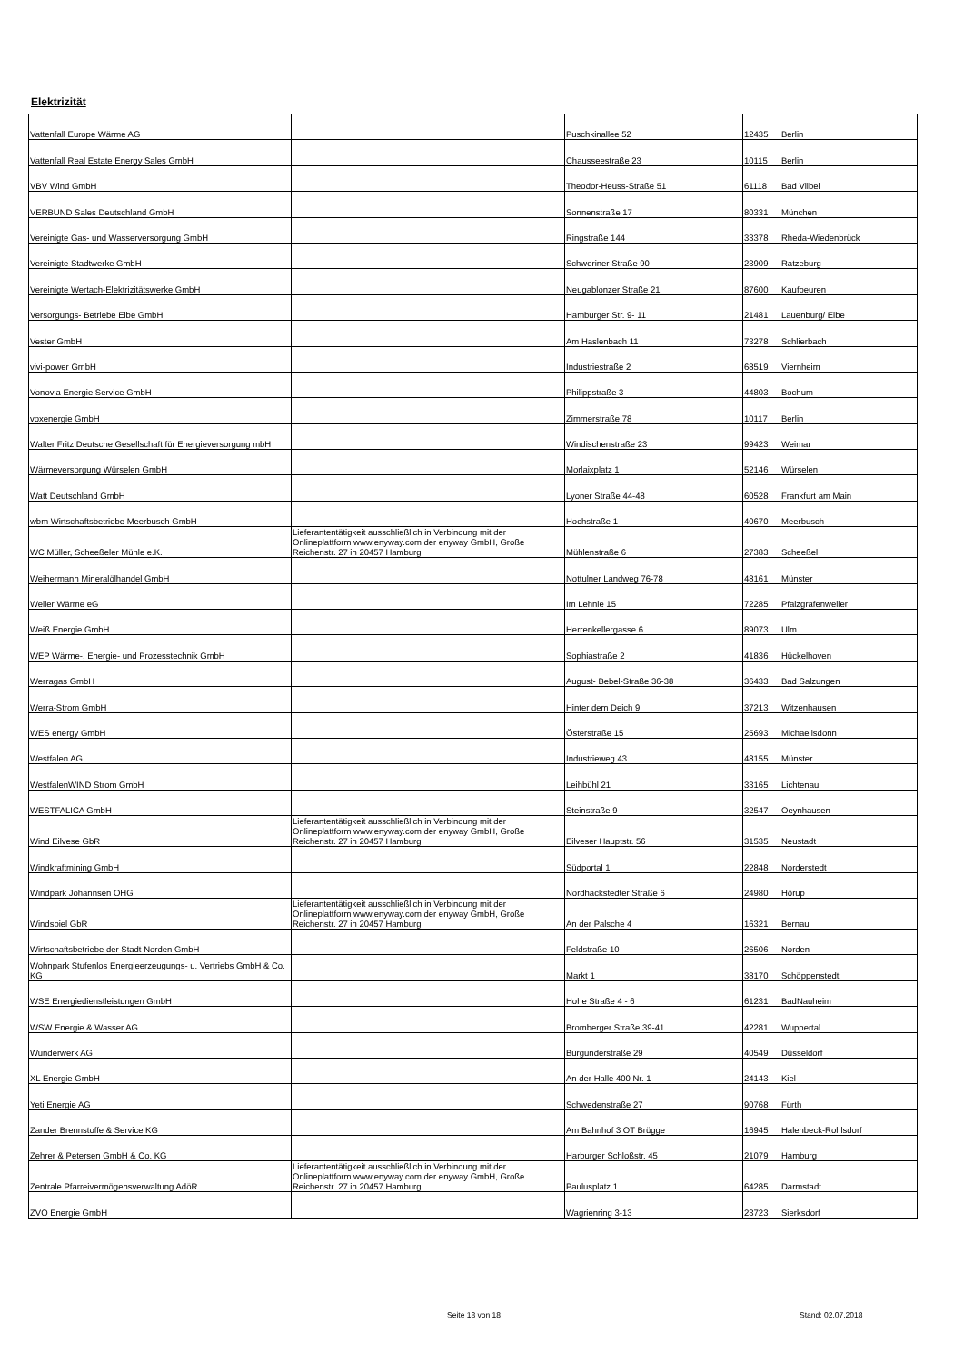Elektrizität
| Vattenfall Europe Wärme AG | | Puschkinallee 52 | 12435 | Berlin |
| Vattenfall Real Estate Energy Sales GmbH | | Chausseestraße 23 | 10115 | Berlin |
| VBV Wind GmbH | | Theodor-Heuss-Straße 51 | 61118 | Bad Vilbel |
| VERBUND Sales Deutschland GmbH | | Sonnenstraße 17 | 80331 | München |
| Vereinigte Gas- und Wasserversorgung GmbH | | Ringstraße 144 | 33378 | Rheda-Wiedenbrück |
| Vereinigte Stadtwerke GmbH | | Schweriner Straße 90 | 23909 | Ratzeburg |
| Vereinigte Wertach-Elektrizitätswerke GmbH | | Neugablonzer Straße 21 | 87600 | Kaufbeuren |
| Versorgungs- Betriebe Elbe GmbH | | Hamburger Str. 9- 11 | 21481 | Lauenburg/ Elbe |
| Vester GmbH | | Am Haslenbach 11 | 73278 | Schlierbach |
| vivi-power GmbH | | Industriestraße 2 | 68519 | Viernheim |
| Vonovia Energie Service GmbH | | Philippstraße 3 | 44803 | Bochum |
| voxenergie GmbH | | Zimmerstraße 78 | 10117 | Berlin |
| Walter Fritz Deutsche Gesellschaft für Energieversorgung mbH | | Windischenstraße 23 | 99423 | Weimar |
| Wärmeversorgung Würselen GmbH | | Morlaixplatz 1 | 52146 | Würselen |
| Watt Deutschland GmbH | | Lyoner Straße 44-48 | 60528 | Frankfurt am Main |
| wbm Wirtschaftsbetriebe Meerbusch GmbH | | Hochstraße 1 | 40670 | Meerbusch |
| WC Müller, Scheeßeler Mühle e.K. | Lieferantentätigkeit ausschließlich in Verbindung mit der Onlineplattform www.enyway.com der enyway GmbH, Große Reichenstr. 27 in 20457 Hamburg | Mühlenstraße 6 | 27383 | Scheeßel |
| Weihermann Mineralölhandel GmbH | | Nottulner Landweg 76-78 | 48161 | Münster |
| Weiler Wärme eG | | Im Lehnle 15 | 72285 | Pfalzgrafenweiler |
| Weiß Energie GmbH | | Herrenkellergasse 6 | 89073 | Ulm |
| WEP Wärme-, Energie- und Prozesstechnik GmbH | | Sophiastraße 2 | 41836 | Hückelhoven |
| Werragas GmbH | | August- Bebel-Straße 36-38 | 36433 | Bad Salzungen |
| Werra-Strom GmbH | | Hinter dem Deich 9 | 37213 | Witzenhausen |
| WES energy GmbH | | Österstraße 15 | 25693 | Michaelisdonn |
| Westfalen AG | | Industrieweg 43 | 48155 | Münster |
| WestfalenWIND Strom GmbH | | Leihbühl 21 | 33165 | Lichtenau |
| WESTFALICA GmbH | | Steinstraße 9 | 32547 | Oeynhausen |
| Wind Eilvese GbR | Lieferantentätigkeit ausschließlich in Verbindung mit der Onlineplattform www.enyway.com der enyway GmbH, Große Reichenstr. 27 in 20457 Hamburg | Eilveser Hauptstr. 56 | 31535 | Neustadt |
| Windkraftmining GmbH | | Südportal 1 | 22848 | Norderstedt |
| Windpark Johannsen OHG | | Nordhackstedter Straße 6 | 24980 | Hörup |
| Windspiel GbR | Lieferantentätigkeit ausschließlich in Verbindung mit der Onlineplattform www.enyway.com der enyway GmbH, Große Reichenstr. 27 in 20457 Hamburg | An der Palsche 4 | 16321 | Bernau |
| Wirtschaftsbetriebe der Stadt Norden GmbH | | Feldstraße 10 | 26506 | Norden |
| Wohnpark Stufenlos Energieerzeugungs- u. Vertriebs GmbH & Co. KG | | Markt 1 | 38170 | Schöppenstedt |
| WSE Energiedienstleistungen GmbH | | Hohe Straße 4 - 6 | 61231 | BadNauheim |
| WSW Energie & Wasser AG | | Bromberger Straße 39-41 | 42281 | Wuppertal |
| Wunderwerk AG | | Burgunderstraße 29 | 40549 | Düsseldorf |
| XL Energie GmbH | | An der Halle 400 Nr. 1 | 24143 | Kiel |
| Yeti Energie AG | | Schwedenstraße 27 | 90768 | Fürth |
| Zander Brennstoffe & Service KG | | Am Bahnhof 3 OT Brügge | 16945 | Halenbeck-Rohlsdorf |
| Zehrer & Petersen GmbH & Co. KG | | Harburger Schloßstr. 45 | 21079 | Hamburg |
| Zentrale Pfarreivermögensverwaltung AdöR | Lieferantentätigkeit ausschließlich in Verbindung mit der Onlineplattform www.enyway.com der enyway GmbH, Große Reichenstr. 27 in 20457 Hamburg | Paulusplatz 1 | 64285 | Darmstadt |
| ZVO Energie GmbH | | Wagrienring 3-13 | 23723 | Sierksdorf |
Seite 18 von 18 Stand: 02.07.2018